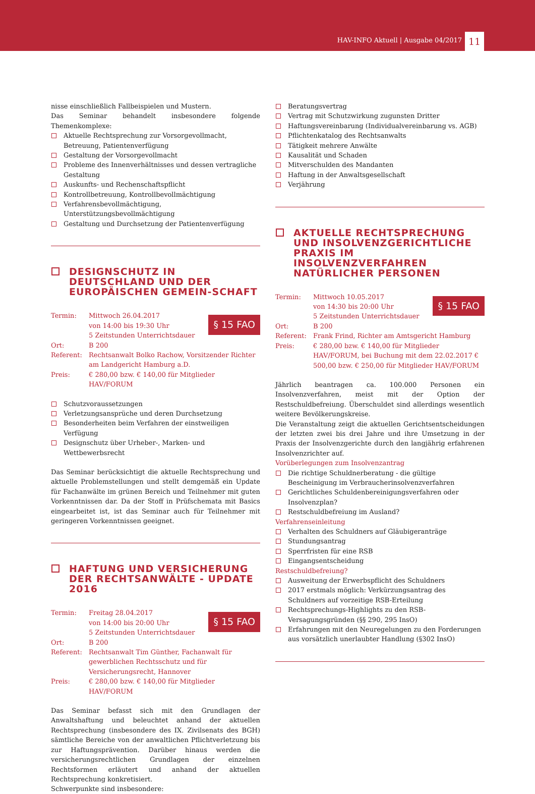HAV-INFO Aktuell | Ausgabe 04/2017 11
nisse einschließlich Fallbeispielen und Mustern.
Das Seminar behandelt insbesondere folgende Themenkomplexe:
Aktuelle Rechtsprechung zur Vorsorgevollmacht, Betreuung, Patientenverfügung
Gestaltung der Vorsorgevollmacht
Probleme des Innenverhältnisses und dessen vertragliche Gestaltung
Auskunfts- und Rechenschaftspflicht
Kontrollbetreuung, Kontrollbevollmächtigung
Verfahrensbevollmächtigung, Unterstützungsbevollmächtigung
Gestaltung und Durchsetzung der Patientenverfügung
DESIGNSCHUTZ IN DEUTSCHLAND UND DER EUROPÄISCHEN GEMEIN-SCHAFT
§ 15 FAO
Termin: Mittwoch 26.04.2017
von 14:00 bis 19:30 Uhr
5 Zeitstunden Unterrichtsdauer
Ort: B 200
Referent: Rechtsanwalt Bolko Rachow, Vorsitzender Richter am Landgericht Hamburg a.D.
Preis: € 280,00 bzw. € 140,00 für Mitglieder HAV/FORUM
Schutzvoraussetzungen
Verletzungsansprüche und deren Durchsetzung
Besonderheiten beim Verfahren der einstweiligen Verfügung
Designschutz über Urheber-, Marken- und Wettbewerbsrecht
Das Seminar berücksichtigt die aktuelle Rechtsprechung und aktuelle Problemstellungen und stellt demgemäß ein Update für Fachanwälte im grünen Bereich und Teilnehmer mit guten Vorkenntnissen dar. Da der Stoff in Prüfschemata mit Basics eingearbeitet ist, ist das Seminar auch für Teilnehmer mit geringeren Vorkenntnissen geeignet.
HAFTUNG UND VERSICHERUNG DER RECHTSANWÄLTE - UPDATE 2016
§ 15 FAO
Termin: Freitag 28.04.2017
von 14:00 bis 20:00 Uhr
5 Zeitstunden Unterrichtsdauer
Ort: B 200
Referent: Rechtsanwalt Tim Günther, Fachanwalt für gewerblichen Rechtsschutz und für Versicherungsrecht, Hannover
Preis: € 280,00 bzw. € 140,00 für Mitglieder HAV/FORUM
Das Seminar befasst sich mit den Grundlagen der Anwaltshaftung und beleuchtet anhand der aktuellen Rechtsprechung (insbesondere des IX. Zivilsenats des BGH) sämtliche Bereiche von der anwaltlichen Pflichtverletzung bis zur Haftungsprävention. Darüber hinaus werden die versicherungsrechtlichen Grundlagen der einzelnen Rechtsformen erläutert und anhand der aktuellen Rechtsprechung konkretisiert.
Schwerpunkte sind insbesondere:
Beratungsvertrag
Vertrag mit Schutzwirkung zugunsten Dritter
Haftungsvereinbarung (Individualvereinbarung vs. AGB)
Pflichtenkatalog des Rechtsanwalts
Tätigkeit mehrere Anwälte
Kausalität und Schaden
Mitverschulden des Mandanten
Haftung in der Anwaltsgesellschaft
Verjährung
AKTUELLE RECHTSPRECHUNG UND INSOLVENZGERICHTLICHE PRAXIS IM INSOLVENZVERFAHREN NATÜRLICHER PERSONEN
§ 15 FAO
Termin: Mittwoch 10.05.2017
von 14:30 bis 20:00 Uhr
5 Zeitstunden Unterrichtsdauer
Ort: B 200
Referent: Frank Frind, Richter am Amtsgericht Hamburg
Preis: € 280,00 bzw. € 140,00 für Mitglieder HAV/FORUM, bei Buchung mit dem 22.02.2017 € 500,00 bzw. € 250,00 für Mitglieder HAV/FORUM
Jährlich beantragen ca. 100.000 Personen ein Insolvenzverfahren, meist mit der Option der Restschuldbefreiung. Überschuldet sind allerdings wesentlich weitere Bevölkerungskreise.
Die Veranstaltung zeigt die aktuellen Gerichtsentscheidungen der letzten zwei bis drei Jahre und ihre Umsetzung in der Praxis der Insolvenzgerichte durch den langjährig erfahrenen Insolvenzrichter auf.
Vorüberlegungen zum Insolvenzantrag
Die richtige Schuldnerberatung - die gültige Bescheinigung im Verbraucherinsolvenzverfahren
Gerichtliches Schuldenbereinigungsverfahren oder Insolvenzplan?
Restschuldbefreiung im Ausland?
Verfahrenseinleitung
Verhalten des Schuldners auf Gläubigeranträge
Stundungsantrag
Sperrfristen für eine RSB
Eingangsentscheidung
Restschuldbefreiung?
Ausweitung der Erwerbspflicht des Schuldners
2017 erstmals möglich: Verkürzungsantrag des Schuldners auf vorzeitige RSB-Erteilung
Rechtsprechungs-Highlights zu den RSB-Versagungsgründen (§§ 290, 295 InsO)
Erfahrungen mit den Neuregelungen zu den Forderungen aus vorsätzlich unerlaubter Handlung (§302 InsO)